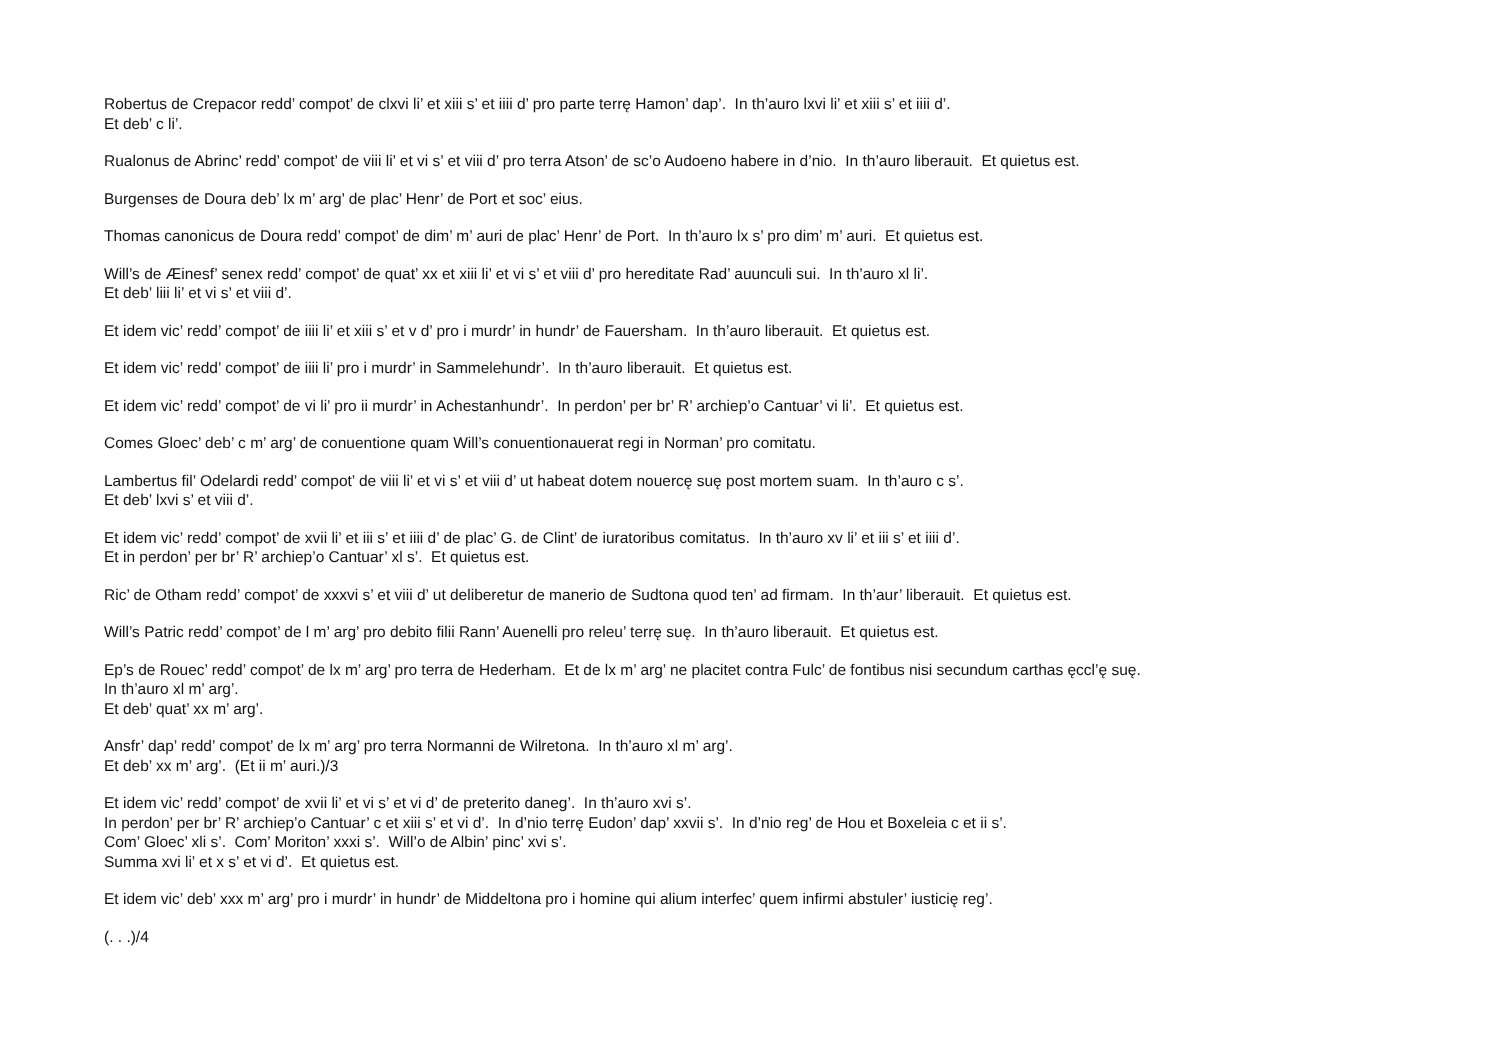Robertus de Crepacor redd’ compot’ de clxvi li’ et xiii s’ et iiii d’ pro parte terrę Hamon’ dap’. In th’auro lxvi li’ et xiii s’ et iiii d’.
Et deb’ c li’.
Rualonus de Abrinc’ redd’ compot’ de viii li’ et vi s’ et viii d’ pro terra Atson’ de sc’o Audoeno habere in d’nio. In th’auro liberauit. Et quietus est.
Burgenses de Doura deb’ lx m’ arg’ de plac’ Henr’ de Port et soc’ eius.
Thomas canonicus de Doura redd’ compot’ de dim’ m’ auri de plac’ Henr’ de Port. In th’auro lx s’ pro dim’ m’ auri. Et quietus est.
Will’s de Æinesf’ senex redd’ compot’ de quat’ xx et xiii li’ et vi s’ et viii d’ pro hereditate Rad’ auunculi sui. In th’auro xl li’.
Et deb’ liii li’ et vi s’ et viii d’.
Et idem vic’ redd’ compot’ de iiii li’ et xiii s’ et v d’ pro i murdr’ in hundr’ de Fauersham. In th’auro liberauit. Et quietus est.
Et idem vic’ redd’ compot’ de iiii li’ pro i murdr’ in Sammelehundr’. In th’auro liberauit. Et quietus est.
Et idem vic’ redd’ compot’ de vi li’ pro ii murdr’ in Achestanhundr’. In perdon’ per br’ R’ archiep’o Cantuar’ vi li’. Et quietus est.
Comes Gloec’ deb’ c m’ arg’ de conuentione quam Will’s conuentionauerat regi in Norman’ pro comitatu.
Lambertus fil’ Odelardi redd’ compot’ de viii li’ et vi s’ et viii d’ ut habeat dotem nouercę suę post mortem suam. In th’auro c s’.
Et deb’ lxvi s’ et viii d’.
Et idem vic’ redd’ compot’ de xvii li’ et iii s’ et iiii d’ de plac’ G. de Clint’ de iuratoribus comitatus. In th’auro xv li’ et iii s’ et iiii d’.
Et in perdon’ per br’ R’ archiep’o Cantuar’ xl s’. Et quietus est.
Ric’ de Otham redd’ compot’ de xxxvi s’ et viii d’ ut deliberetur de manerio de Sudtona quod ten’ ad firmam. In th’aur’ liberauit. Et quietus est.
Will’s Patric redd’ compot’ de l m’ arg’ pro debito filii Rann’ Auenelli pro releu’ terrę suę. In th’auro liberauit. Et quietus est.
Ep’s de Rouec’ redd’ compot’ de lx m’ arg’ pro terra de Hederham. Et de lx m’ arg’ ne placitet contra Fulc’ de fontibus nisi secundum carthas ęccl’ę suę.
In th’auro xl m’ arg’.
Et deb’ quat’ xx m’ arg’.
Ansfr’ dap’ redd’ compot’ de lx m’ arg’ pro terra Normanni de Wilretona. In th’auro xl m’ arg’.
Et deb’ xx m’ arg’. (Et ii m’ auri.)/3
Et idem vic’ redd’ compot’ de xvii li’ et vi s’ et vi d’ de preterito daneg’. In th’auro xvi s’.
In perdon’ per br’ R’ archiep’o Cantuar’ c et xiii s’ et vi d’. In d’nio terrę Eudon’ dap’ xxvii s’. In d’nio reg’ de Hou et Boxeleia c et ii s’.
Com’ Gloec’ xli s’. Com’ Moriton’ xxxi s’. Will’o de Albin’ pinc’ xvi s’.
Summa xvi li’ et x s’ et vi d’. Et quietus est.
Et idem vic’ deb’ xxx m’ arg’ pro i murdr’ in hundr’ de Middeltona pro i homine qui alium interfec’ quem infirmi abstuler’ iusticię reg’.
(. . .)/4